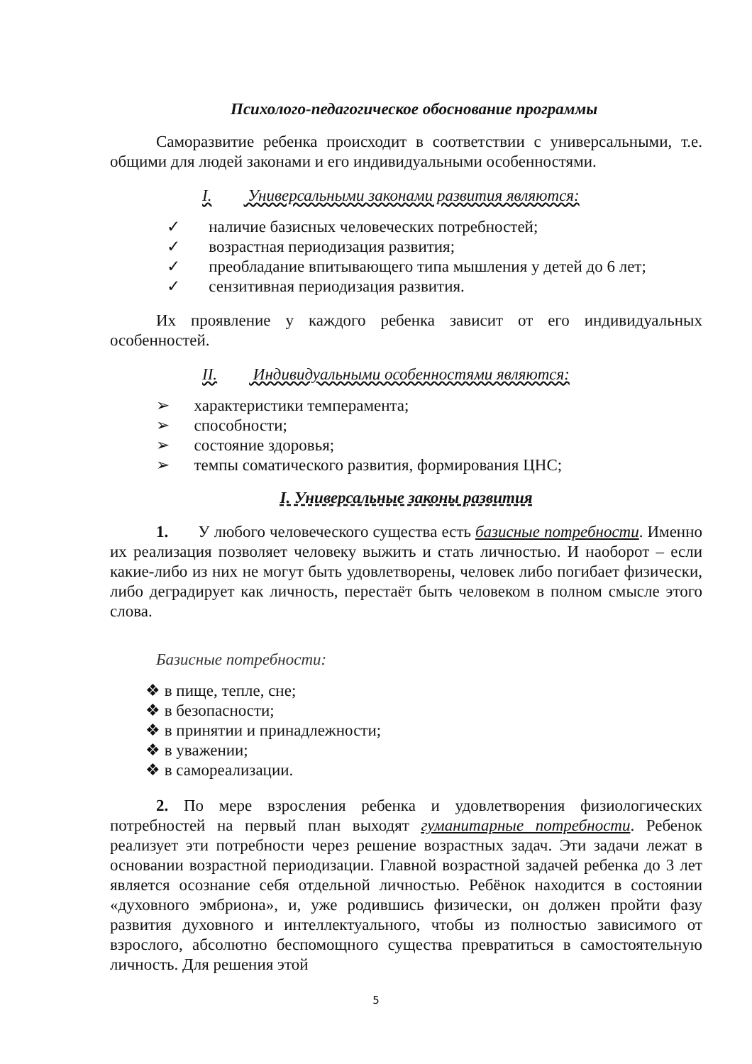Психолого-педагогическое обоснование программы
Саморазвитие ребенка происходит в соответствии с универсальными, т.е. общими для людей законами и его индивидуальными особенностями.
I. Универсальными законами развития являются:
✓ наличие базисных человеческих потребностей;
✓ возрастная периодизация развития;
✓ преобладание впитывающего типа мышления у детей до 6 лет;
✓ сензитивная периодизация развития.
Их проявление у каждого ребенка зависит от его индивидуальных особенностей.
II. Индивидуальными особенностями являются:
➢ характеристики темперамента;
➢ способности;
➢ состояние здоровья;
➢ темпы соматического развития, формирования ЦНС;
I. Универсальные законы развития
1. У любого человеческого существа есть базисные потребности. Именно их реализация позволяет человеку выжить и стать личностью. И наоборот – если какие-либо из них не могут быть удовлетворены, человек либо погибает физически, либо деградирует как личность, перестаёт быть человеком в полном смысле этого слова.
Базисные потребности:
❖ в пище, тепле, сне;
❖ в безопасности;
❖ в принятии и принадлежности;
❖ в уважении;
❖ в самореализации.
2. По мере взросления ребенка и удовлетворения физиологических потребностей на первый план выходят гуманитарные потребности. Ребенок реализует эти потребности через решение возрастных задач. Эти задачи лежат в основании возрастной периодизации. Главной возрастной задачей ребенка до 3 лет является осознание себя отдельной личностью. Ребёнок находится в состоянии «духовного эмбриона», и, уже родившись физически, он должен пройти фазу развития духовного и интеллектуального, чтобы из полностью зависимого от взрослого, абсолютно беспомощного существа превратиться в самостоятельную личность. Для решения этой
5